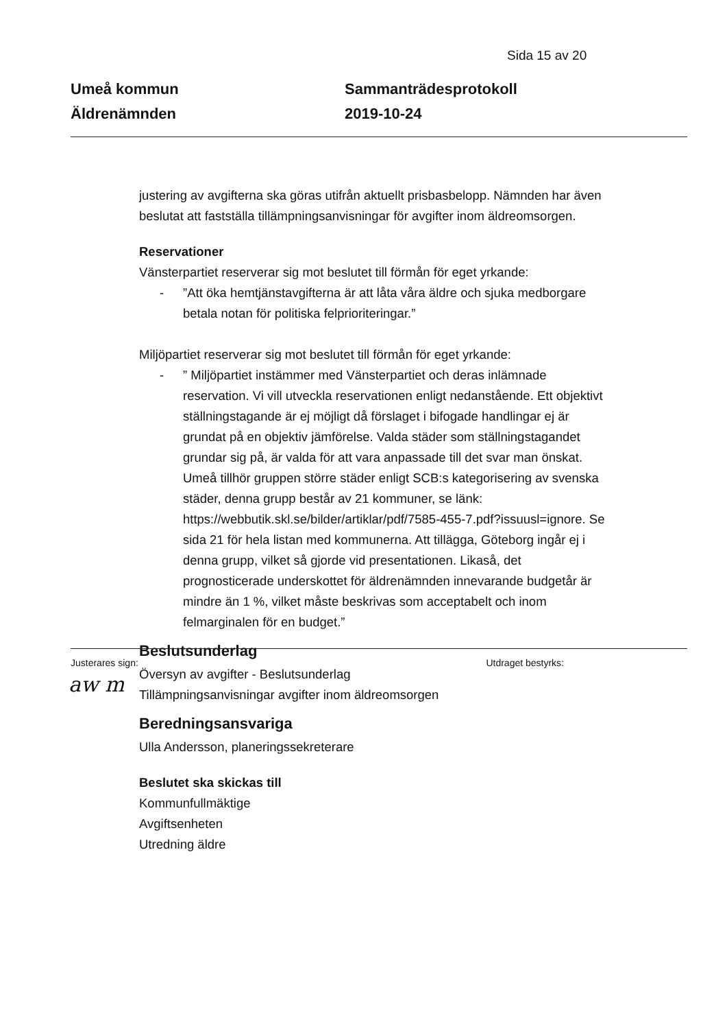Sida 15 av 20
Umeå kommun
Äldrenämnden
Sammanträdesprotokoll
2019-10-24
justering av avgifterna ska göras utifrån aktuellt prisbasbelopp. Nämnden har även beslutat att fastställa tillämpningsanvisningar för avgifter inom äldreomsorgen.
Reservationer
Vänsterpartiet reserverar sig mot beslutet till förmån för eget yrkande:
-”Att öka hemtjänstavgifterna är att låta våra äldre och sjuka medborgare betala notan för politiska felprioriteringar.”
Miljöpartiet reserverar sig mot beslutet till förmån för eget yrkande:
-” Miljöpartiet instämmer med Vänsterpartiet och deras inlämnade reservation. Vi vill utveckla reservationen enligt nedanstående. Ett objektivt ställningstagande är ej möjligt då förslaget i bifogade handlingar ej är grundat på en objektiv jämförelse. Valda städer som ställningstagandet grundar sig på, är valda för att vara anpassade till det svar man önskat.
Umeå tillhör gruppen större städer enligt SCB:s kategorisering av svenska städer, denna grupp består av 21 kommuner, se länk: https://webbutik.skl.se/bilder/artiklar/pdf/7585-455-7.pdf?issuusl=ignore. Se sida 21 för hela listan med kommunerna. Att tillägga, Göteborg ingår ej i denna grupp, vilket så gjorde vid presentationen. Likaså, det prognosticerade underskottet för äldrenämnden innevarande budgetår är mindre än 1 %, vilket måste beskrivas som acceptabelt och inom felmarginalen för en budget.”
Beslutsunderlag
Översyn av avgifter - Beslutsunderlag
Tillämpningsanvisningar avgifter inom äldreomsorgen
Beredningsansvariga
Ulla Andersson, planeringssekreterare
Beslutet ska skickas till
Kommunfullmäktige
Avgiftsenheten
Utredning äldre
Justerares sign: Utdraget bestyrks:
aw m